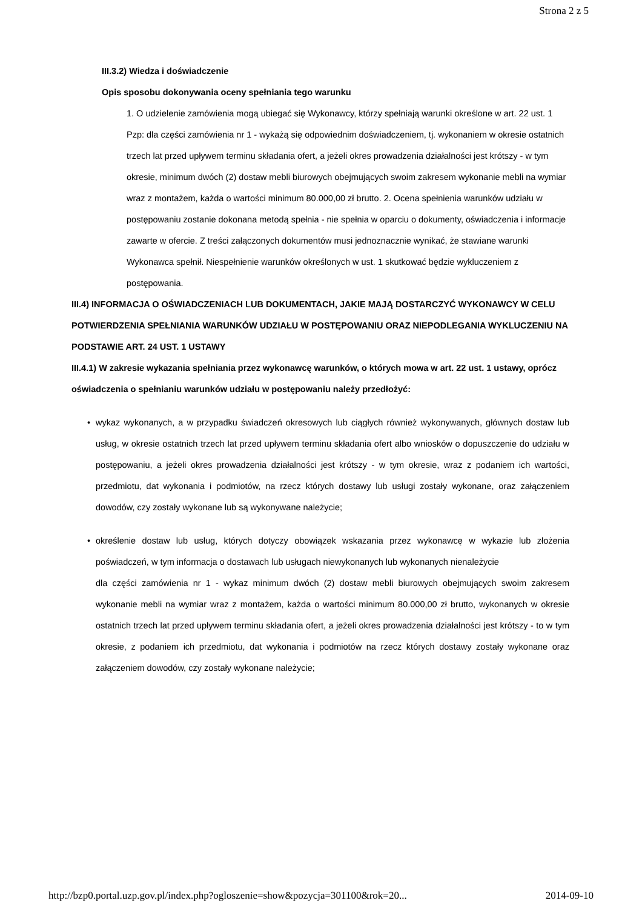Strona 2 z 5
III.3.2) Wiedza i doświadczenie
Opis sposobu dokonywania oceny spełniania tego warunku
1. O udzielenie zamówienia mogą ubiegać się Wykonawcy, którzy spełniają warunki określone w art. 22 ust. 1 Pzp: dla części zamówienia nr 1 - wykażą się odpowiednim doświadczeniem, tj. wykonaniem w okresie ostatnich trzech lat przed upływem terminu składania ofert, a jeżeli okres prowadzenia działalności jest krótszy - w tym okresie, minimum dwóch (2) dostaw mebli biurowych obejmujących swoim zakresem wykonanie mebli na wymiar wraz z montażem, każda o wartości minimum 80.000,00 zł brutto. 2. Ocena spełnienia warunków udziału w postępowaniu zostanie dokonana metodą spełnia - nie spełnia w oparciu o dokumenty, oświadczenia i informacje zawarte w ofercie. Z treści załączonych dokumentów musi jednoznacznie wynikać, że stawiane warunki Wykonawca spełnił. Niespełnienie warunków określonych w ust. 1 skutkować będzie wykluczeniem z postępowania.
III.4) INFORMACJA O OŚWIADCZENIACH LUB DOKUMENTACH, JAKIE MAJĄ DOSTARCZYĆ WYKONAWCY W CELU POTWIERDZENIA SPEŁNIANIA WARUNKÓW UDZIAŁU W POSTĘPOWANIU ORAZ NIEPODLEGANIA WYKLUCZENIU NA PODSTAWIE ART. 24 UST. 1 USTAWY
III.4.1) W zakresie wykazania spełniania przez wykonawcę warunków, o których mowa w art. 22 ust. 1 ustawy, oprócz oświadczenia o spełnianiu warunków udziału w postępowaniu należy przedłożyć:
• wykaz wykonanych, a w przypadku świadczeń okresowych lub ciągłych również wykonywanych, głównych dostaw lub usług, w okresie ostatnich trzech lat przed upływem terminu składania ofert albo wniosków o dopuszczenie do udziału w postępowaniu, a jeżeli okres prowadzenia działalności jest krótszy - w tym okresie, wraz z podaniem ich wartości, przedmiotu, dat wykonania i podmiotów, na rzecz których dostawy lub usługi zostały wykonane, oraz załączeniem dowodów, czy zostały wykonane lub są wykonywane należycie;
• określenie dostaw lub usług, których dotyczy obowiązek wskazania przez wykonawcę w wykazie lub złożenia poświadczeń, w tym informacja o dostawach lub usługach niewykonanych lub wykonanych nienależycie
dla części zamówienia nr 1 - wykaz minimum dwóch (2) dostaw mebli biurowych obejmujących swoim zakresem wykonanie mebli na wymiar wraz z montażem, każda o wartości minimum 80.000,00 zł brutto, wykonanych w okresie ostatnich trzech lat przed upływem terminu składania ofert, a jeżeli okres prowadzenia działalności jest krótszy - to w tym okresie, z podaniem ich przedmiotu, dat wykonania i podmiotów na rzecz których dostawy zostały wykonane oraz załączeniem dowodów, czy zostały wykonane należycie;
http://bzp0.portal.uzp.gov.pl/index.php?ogloszenie=show&pozycja=301100&rok=20... 2014-09-10